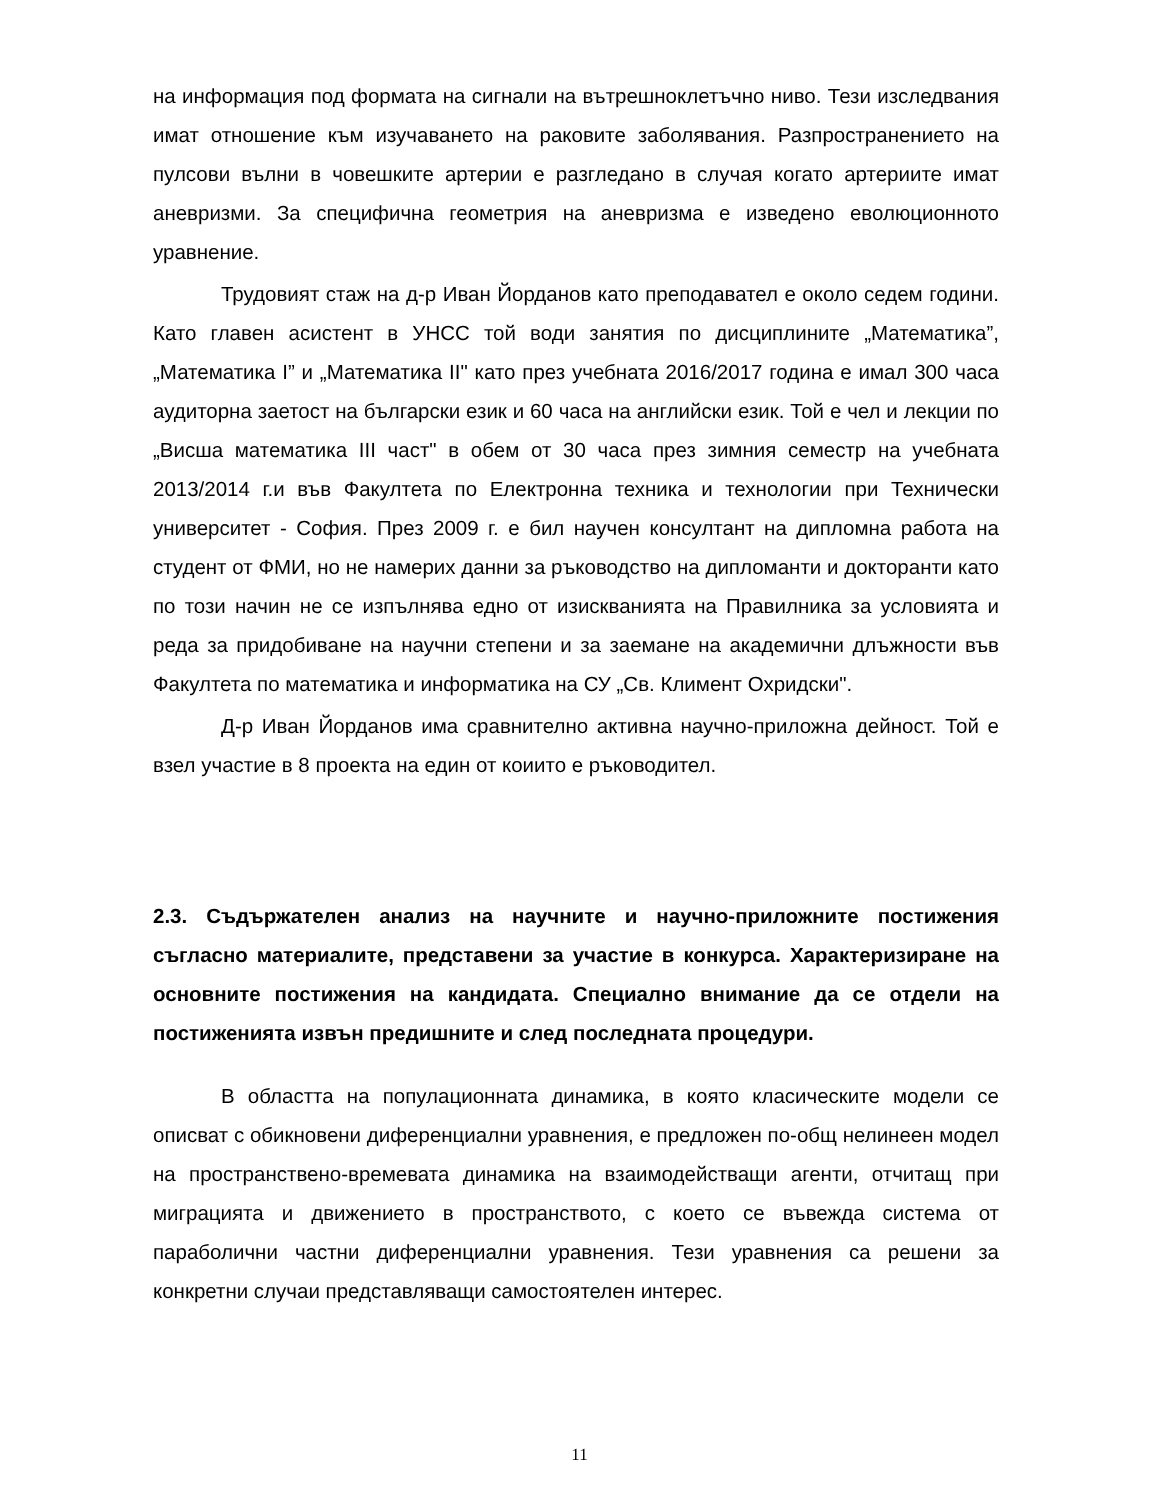на информация под формата на сигнали на вътрешноклетъчно ниво. Тези изследвания имат отношение към изучаването на раковите заболявания. Разпространението на пулсови вълни в човешките артерии е разгледано в случая когато артериите имат аневризми. За специфична геометрия на аневризма е изведено еволюционното уравнение.
Трудовият стаж на д-р Иван Йорданов като преподавател е около седем години. Като главен асистент в УНСС той води занятия по дисциплините „Математика”, „Математика I” и „Математика II" като през учебната 2016/2017 година е имал 300 часа аудиторна заетост на български език и 60 часа на английски език. Той е чел и лекции по „Висша математика III част" в обем от 30 часа през зимния семестр на учебната 2013/2014 г.и във Факултета по Електронна техника и технологии при Технически университет - София. През 2009 г. е бил научен консултант на дипломна работа на студент от ФМИ, но не намерих данни за ръководство на дипломанти и докторанти като по този начин не се изпълнява едно от изискванията на Правилника за условията и реда за придобиване на научни степени и за заемане на академични длъжности във Факултета по математика и информатика на СУ „Св. Климент Охридски".
Д-р Иван Йорданов има сравнително активна научно-приложна дейност. Той е взел участие в 8 проекта на един от коиито е ръководител.
2.3. Съдържателен анализ на научните и научно-приложните постижения съгласно материалите, представени за участие в конкурса. Характеризиране на основните постижения на кандидата. Специално внимание да се отдели на постиженията извън предишните и след последната процедури.
В областта на популационната динамика, в която класическите модели се описват с обикновени диференциални уравнения, е предложен по-общ нелинеен модел на пространствено-времевата динамика на взаимодействащи агенти, отчитащ при миграцията и движението в пространството, с което се въвежда система от параболични частни диференциални уравнения. Тези уравнения са решени за конкретни случаи представляващи самостоятелен интерес.
11